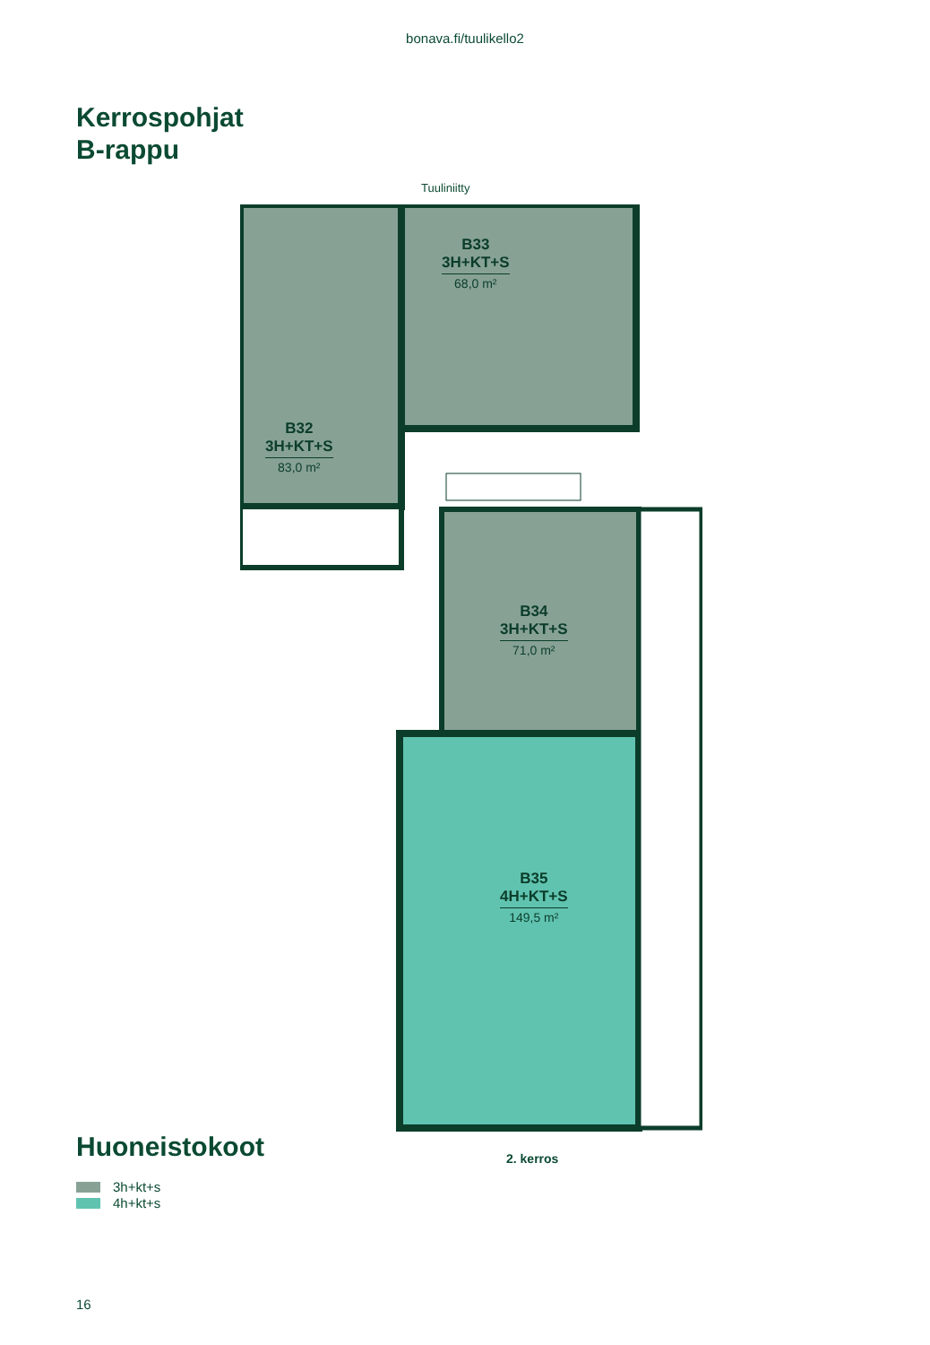bonava.fi/tuulikello2
Kerrospohjat
B-rappu
Tuuliniitty
B33
3H+KT+S
68,0 m²
B32
3H+KT+S
83,0 m²
B34
3H+KT+S
71,0 m²
B35
4H+KT+S
149,5 m²
2. kerros
Huoneistokoot
3h+kt+s
4h+kt+s
16